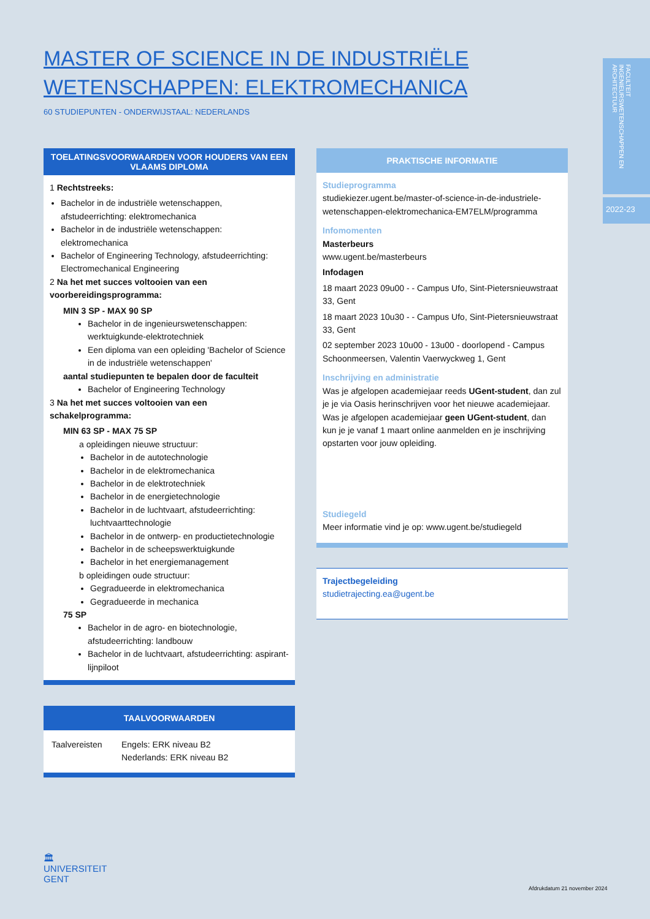MASTER OF SCIENCE IN DE INDUSTRIËLE WETENSCHAPPEN: ELEKTROMECHANICA
60 STUDIEPUNTEN - ONDERWIJSTAAL: NEDERLANDS
FACULTEIT INGENIEURSWETENSCHAPPEN EN ARCHITECTUUR
2022-23
TOELATINGSVOORWAARDEN VOOR HOUDERS VAN EEN VLAAMS DIPLOMA
1 Rechtstreeks:
Bachelor in de industriële wetenschappen, afstudeerrichting: elektromechanica
Bachelor in de industriële wetenschappen: elektromechanica
Bachelor of Engineering Technology, afstudeerrichting: Electromechanical Engineering
2 Na het met succes voltooien van een voorbereidingsprogramma:
MIN 3 SP - MAX 90 SP
Bachelor in de ingenieurswetenschappen: werktuigkunde-elektrotechniek
Een diploma van een opleiding 'Bachelor of Science in de industriële wetenschappen'
aantal studiepunten te bepalen door de faculteit
Bachelor of Engineering Technology
3 Na het met succes voltooien van een schakelprogramma:
MIN 63 SP - MAX 75 SP
a opleidingen nieuwe structuur:
Bachelor in de autotechnologie
Bachelor in de elektromechanica
Bachelor in de elektrotechniek
Bachelor in de energietechnologie
Bachelor in de luchtvaart, afstudeerrichting: luchtvaarttechnologie
Bachelor in de ontwerp- en productietechnologie
Bachelor in de scheepswerktuigkunde
Bachelor in het energiemanagement
b opleidingen oude structuur:
Gegradueerde in elektromechanica
Gegradueerde in mechanica
75 SP
Bachelor in de agro- en biotechnologie, afstudeerrichting: landbouw
Bachelor in de luchtvaart, afstudeerrichting: aspirant-lijnpiloot
TAALVOORWAARDEN
| Taalvereisten | Engels: ERK niveau B2 Nederlands: ERK niveau B2 |
PRAKTISCHE INFORMATIE
Studieprogramma
studiekiezer.ugent.be/master-of-science-in-de-industriele-wetenschappen-elektromechanica-EM7ELM/programma
Infomomenten
Masterbeurs
www.ugent.be/masterbeurs
Infodagen
18 maart 2023 09u00 - - Campus Ufo, Sint-Pietersnieuwstraat 33, Gent
18 maart 2023 10u30 - - Campus Ufo, Sint-Pietersnieuwstraat 33, Gent
02 september 2023 10u00 - 13u00 - doorlopend - Campus Schoonmeersen, Valentin Vaerwyckweg 1, Gent
Inschrijving en administratie
Was je afgelopen academiejaar reeds UGent-student, dan zul je je via Oasis herinschrijven voor het nieuwe academiejaar.
Was je afgelopen academiejaar geen UGent-student, dan kun je je vanaf 1 maart online aanmelden en je inschrijving opstarten voor jouw opleiding.
Studiegeld
Meer informatie vind je op: www.ugent.be/studiegeld
Trajectbegeleiding
studietrajecting.ea@ugent.be
🏛
UNIVERSITEIT
GENT
Afdrukdatum 21 november 2024